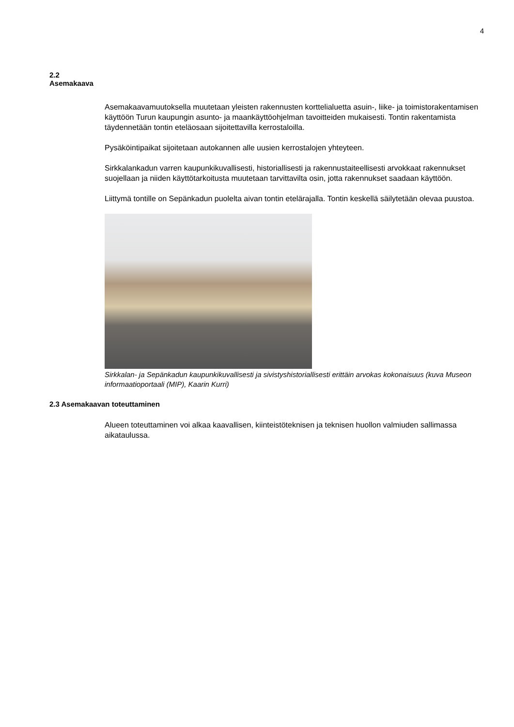4
2.2
Asemakaava
Asemakaavamuutoksella muutetaan yleisten rakennusten korttelialuetta asuin-, liike- ja toimistorakentamisen käyttöön Turun kaupungin asunto- ja maankäyttöohjelman tavoitteiden mukaisesti. Tontin rakentamista täydennetään tontin eteläosaan sijoitettavilla kerrostaloilla.
Pysäköintipaikat sijoitetaan autokannen alle uusien kerrostalojen yhteyteen.
Sirkkalankadun varren kaupunkikuvallisesti, historiallisesti ja rakennustaiteellisesti arvokkaat rakennukset suojellaan ja niiden käyttötarkoitusta muutetaan tarvittavilta osin, jotta rakennukset saadaan käyttöön.
Liittymä tontille on Sepänkadun puolelta aivan tontin etelärajalla. Tontin keskellä säilytetään olevaa puustoa.
Sirkkalan- ja Sepänkadun kaupunkikuvallisesti ja sivistyshistoriallisesti erittäin arvokas kokonaisuus (kuva Museon informaatioportaali (MIP), Kaarin Kurri)
2.3 Asemakaavan toteuttaminen
Alueen toteuttaminen voi alkaa kaavallisen, kiinteistöteknisen ja teknisen huollon valmiuden sallimassa aikataulussa.